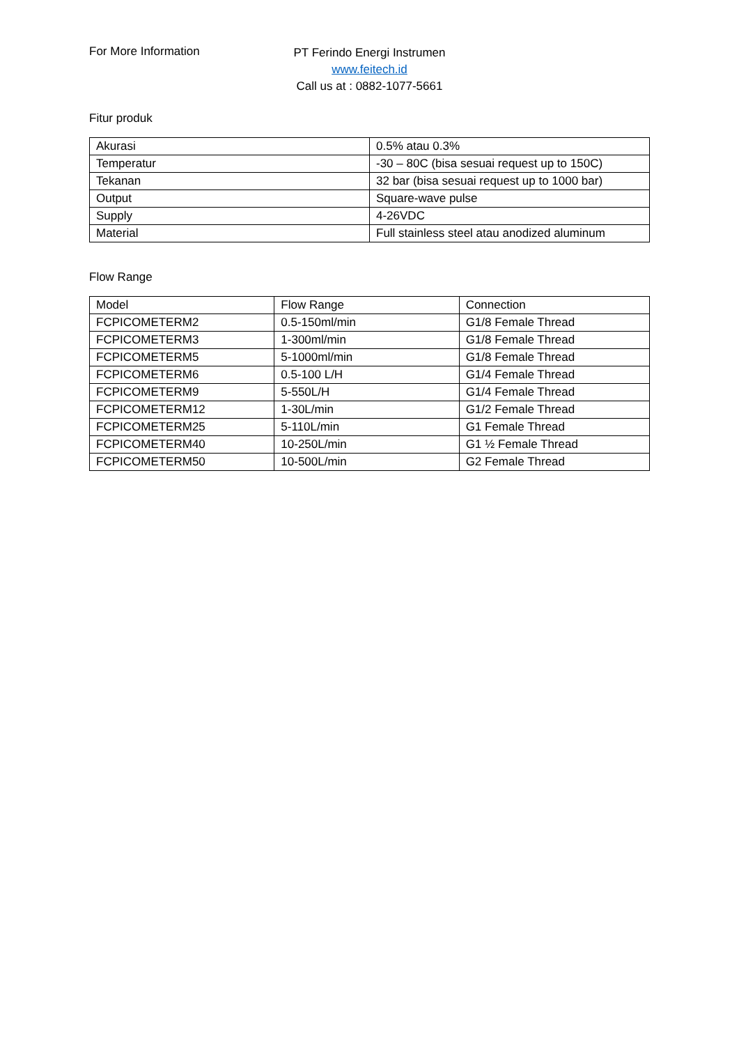For More Information
PT Ferindo Energi Instrumen
www.feitech.id
Call us at : 0882-1077-5661
Fitur produk
| Akurasi | 0.5% atau 0.3% |
| Temperatur | -30 – 80C (bisa sesuai request up to 150C) |
| Tekanan | 32 bar (bisa sesuai request up to 1000 bar) |
| Output | Square-wave pulse |
| Supply | 4-26VDC |
| Material | Full stainless steel atau anodized aluminum |
Flow Range
| Model | Flow Range | Connection |
| FCPICOMETERM2 | 0.5-150ml/min | G1/8 Female Thread |
| FCPICOMETERM3 | 1-300ml/min | G1/8 Female Thread |
| FCPICOMETERM5 | 5-1000ml/min | G1/8 Female Thread |
| FCPICOMETERM6 | 0.5-100 L/H | G1/4 Female Thread |
| FCPICOMETERM9 | 5-550L/H | G1/4 Female Thread |
| FCPICOMETERM12 | 1-30L/min | G1/2 Female Thread |
| FCPICOMETERM25 | 5-110L/min | G1 Female Thread |
| FCPICOMETERM40 | 10-250L/min | G1 ½ Female Thread |
| FCPICOMETERM50 | 10-500L/min | G2 Female Thread |